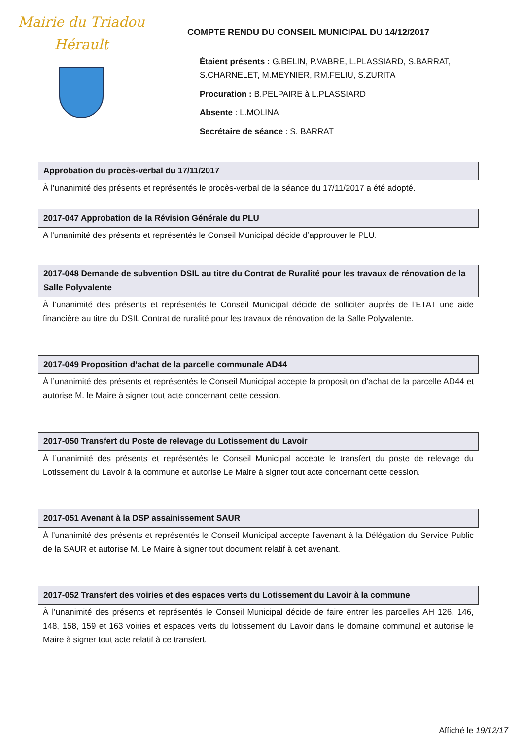Mairie du Triadou
Hérault
COMPTE RENDU DU CONSEIL MUNICIPAL DU 14/12/2017
Étaient présents : G.BELIN, P.VABRE, L.PLASSIARD, S.BARRAT,
S.CHARNELET, M.MEYNIER, RM.FELIU, S.ZURITA
Procuration : B.PELPAIRE à L.PLASSIARD
Absente : L.MOLINA
Secrétaire de séance : S. BARRAT
Approbation du procès-verbal du 17/11/2017
À l’unanimité des présents et représentés le procès-verbal de la séance du 17/11/2017 a été adopté.
2017-047 Approbation de la Révision Générale du PLU
A l’unanimité des présents et représentés le Conseil Municipal décide d’approuver le PLU.
2017-048 Demande de subvention DSIL au titre du Contrat de Ruralité pour les travaux de rénovation de la Salle Polyvalente
À l’unanimité des présents et représentés le Conseil Municipal décide de solliciter auprès de l’ETAT une aide financière au titre du DSIL Contrat de ruralité pour les travaux de rénovation de la Salle Polyvalente.
2017-049 Proposition d’achat de la parcelle communale AD44
À l’unanimité des présents et représentés le Conseil Municipal accepte la proposition d’achat de la parcelle AD44 et autorise M. le Maire à signer tout acte concernant cette cession.
2017-050 Transfert du Poste de relevage du Lotissement du Lavoir
À l’unanimité des présents et représentés le Conseil Municipal accepte le transfert du poste de relevage du Lotissement du Lavoir à la commune et autorise Le Maire à signer tout acte concernant cette cession.
2017-051 Avenant à la DSP assainissement SAUR
À l’unanimité des présents et représentés le Conseil Municipal accepte l’avenant à la Délégation du Service Public de la SAUR et autorise M. Le Maire à signer tout document relatif à cet avenant.
2017-052 Transfert des voiries et des espaces verts du Lotissement du Lavoir à la commune
À l’unanimité des présents et représentés le Conseil Municipal décide de faire entrer les parcelles AH 126, 146, 148, 158, 159 et 163 voiries et espaces verts du lotissement du Lavoir dans le domaine communal et autorise le Maire à signer tout acte relatif à ce transfert.
Affiché le 19/12/17